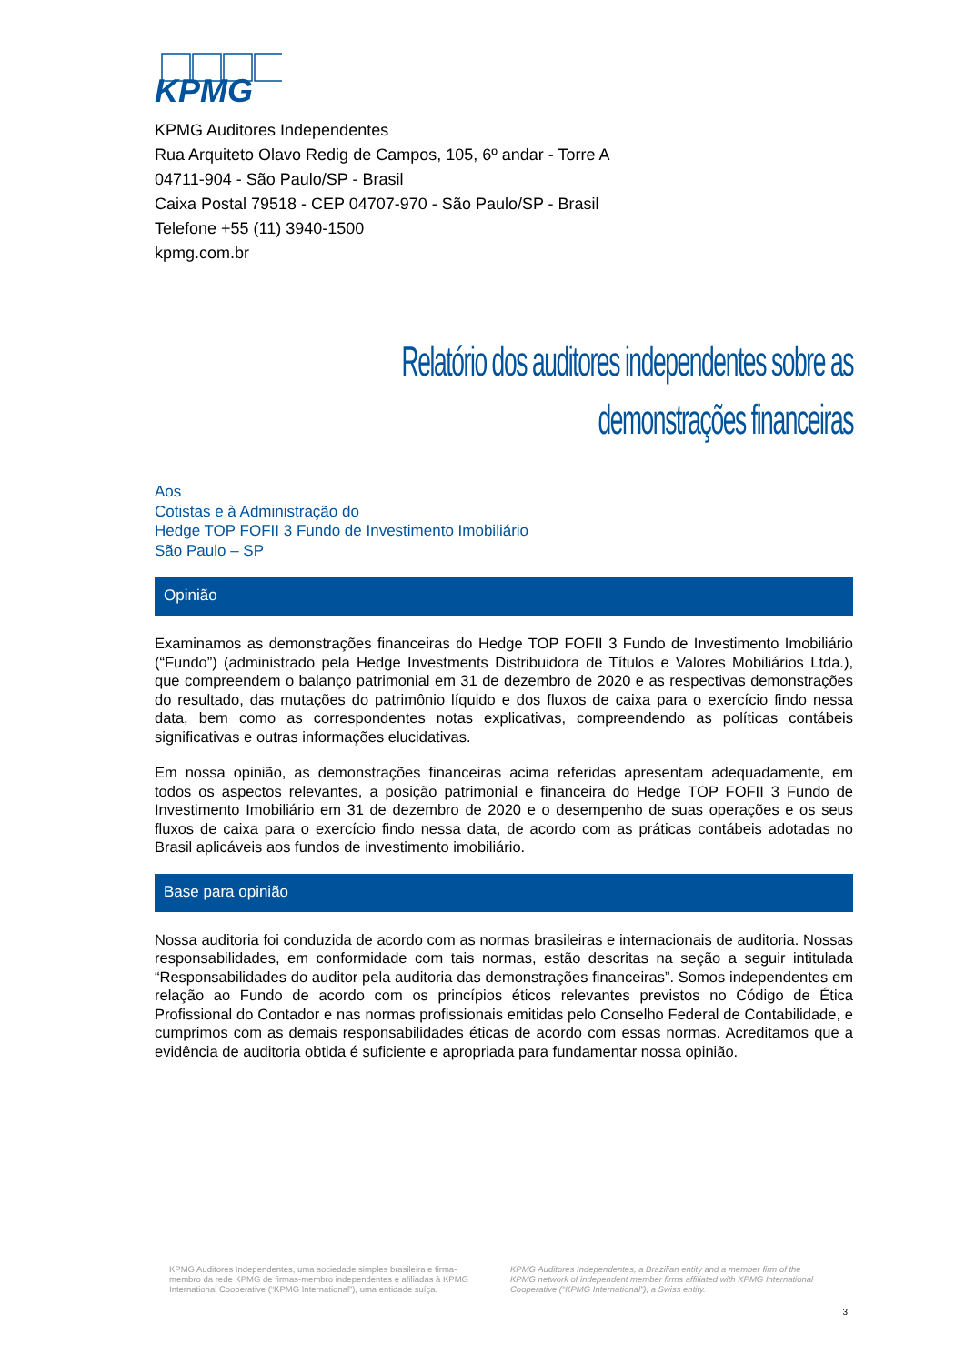KPMG
KPMG Auditores Independentes
Rua Arquiteto Olavo Redig de Campos, 105, 6º andar - Torre A
04711-904 - São Paulo/SP - Brasil
Caixa Postal 79518 - CEP 04707-970 - São Paulo/SP - Brasil
Telefone +55 (11) 3940-1500
kpmg.com.br
Relatório dos auditores independentes sobre as demonstrações financeiras
Aos
Cotistas e à Administração do
Hedge TOP FOFII 3 Fundo de Investimento Imobiliário
São Paulo – SP
Opinião
Examinamos as demonstrações financeiras do Hedge TOP FOFII 3 Fundo de Investimento Imobiliário (“Fundo”) (administrado pela Hedge Investments Distribuidora de Títulos e Valores Mobiliários Ltda.), que compreendem o balanço patrimonial em 31 de dezembro de 2020 e as respectivas demonstrações do resultado, das mutações do patrimônio líquido e dos fluxos de caixa para o exercício findo nessa data, bem como as correspondentes notas explicativas, compreendendo as políticas contábeis significativas e outras informações elucidativas.
Em nossa opinião, as demonstrações financeiras acima referidas apresentam adequadamente, em todos os aspectos relevantes, a posição patrimonial e financeira do Hedge TOP FOFII 3 Fundo de Investimento Imobiliário em 31 de dezembro de 2020 e o desempenho de suas operações e os seus fluxos de caixa para o exercício findo nessa data, de acordo com as práticas contábeis adotadas no Brasil aplicáveis aos fundos de investimento imobiliário.
Base para opinião
Nossa auditoria foi conduzida de acordo com as normas brasileiras e internacionais de auditoria. Nossas responsabilidades, em conformidade com tais normas, estão descritas na seção a seguir intitulada “Responsabilidades do auditor pela auditoria das demonstrações financeiras”. Somos independentes em relação ao Fundo de acordo com os princípios éticos relevantes previstos no Código de Ética Profissional do Contador e nas normas profissionais emitidas pelo Conselho Federal de Contabilidade, e cumprimos com as demais responsabilidades éticas de acordo com essas normas. Acreditamos que a evidência de auditoria obtida é suficiente e apropriada para fundamentar nossa opinião.
KPMG Auditores Independentes, uma sociedade simples brasileira e firma-membro da rede KPMG de firmas-membro independentes e afiliadas à KPMG International Cooperative (“KPMG International”), uma entidade suíça.
KPMG Auditores Independentes, a Brazilian entity and a member firm of the KPMG network of independent member firms affiliated with KPMG International Cooperative (“KPMG International”), a Swiss entity.
3